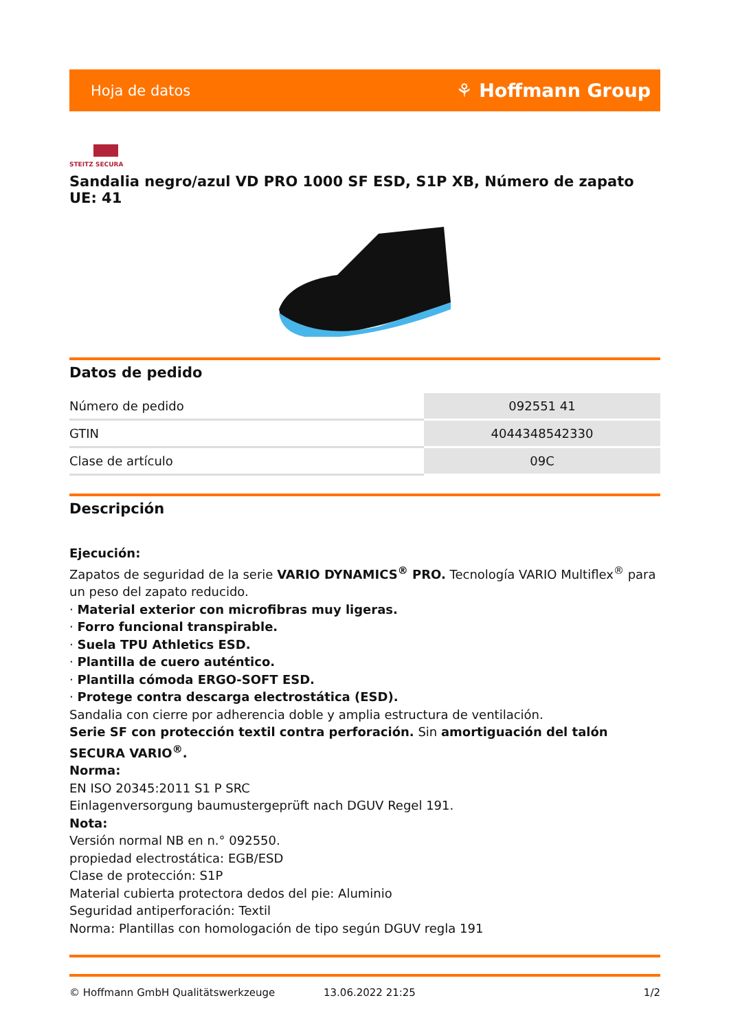Hoja de datos ⚘ Hoffmann Group
STEITZ SECURA
Sandalia negro/azul VD PRO 1000 SF ESD, S1P XB, Número de zapato UE: 41
Datos de pedido
| Número de pedido | 092551 41 |
| GTIN | 4044348542330 |
| Clase de artículo | 09C |
Descripción
Ejecución:
Zapatos de seguridad de la serie VARIO DYNAMICS<sup>®</sup> PRO. Tecnología VARIO Multiflex<sup>®</sup> para un peso del zapato reducido.
· Material exterior con microfibras muy ligeras.
· Forro funcional transpirable.
· Suela TPU Athletics ESD.
· Plantilla de cuero auténtico.
· Plantilla cómoda ERGO-SOFT ESD.
· Protege contra descarga electrostática (ESD).
Sandalia con cierre por adherencia doble y amplia estructura de ventilación.
Serie SF con protección textil contra perforación. Sin amortiguación del talón SECURA VARIO<sup>®</sup>.
Norma:
EN ISO 20345:2011 S1 P SRC
Einlagenversorgung baumustergeprüft nach DGUV Regel 191.
Nota:
Versión normal NB en n.° 092550.
propiedad electrostática: EGB/ESD
Clase de protección: S1P
Material cubierta protectora dedos del pie: Aluminio
Seguridad antiperforación: Textil
Norma: Plantillas con homologación de tipo según DGUV regla 191
© Hoffmann GmbH Qualitätswerkzeuge 13.06.2022 21:25 1/2